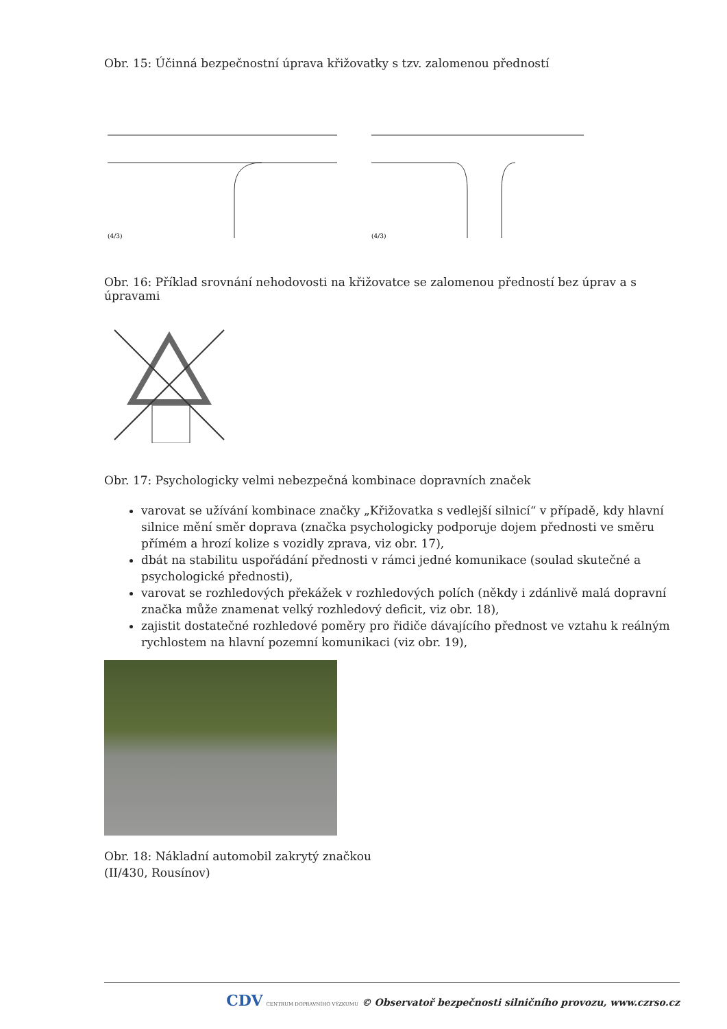Obr. 15: Účinná bezpečnostní úprava křižovatky s tzv. zalomenou předností
(4/3)
(4/3)
Obr. 16: Příklad srovnání nehodovosti na křižovatce se zalomenou předností bez úprav a s úpravami
Obr. 17: Psychologicky velmi nebezpečná kombinace dopravních značek
varovat se užívání kombinace značky „Křižovatka s vedlejší silnicí“ v případě, kdy hlavní silnice mění směr doprava (značka psychologicky podporuje dojem přednosti ve směru přímém a hrozí kolize s vozidly zprava, viz obr. 17),
dbát na stabilitu uspořádání přednosti v rámci jedné komunikace (soulad skutečné a psychologické přednosti),
varovat se rozhledových překážek v rozhledových polích (někdy i zdánlivě malá dopravní značka může znamenat velký rozhledový deficit, viz obr. 18),
zajistit dostatečné rozhledové poměry pro řidiče dávajícího přednost ve vztahu k reálným rychlostem na hlavní pozemní komunikaci (viz obr. 19),
Obr. 18: Nákladní automobil zakrytý značkou
(II/430, Rousínov)
CDV CENTRUM DOPRAVNÍHO VÝZKUMU © Observatoř bezpečnosti silničního provozu, www.czrso.cz